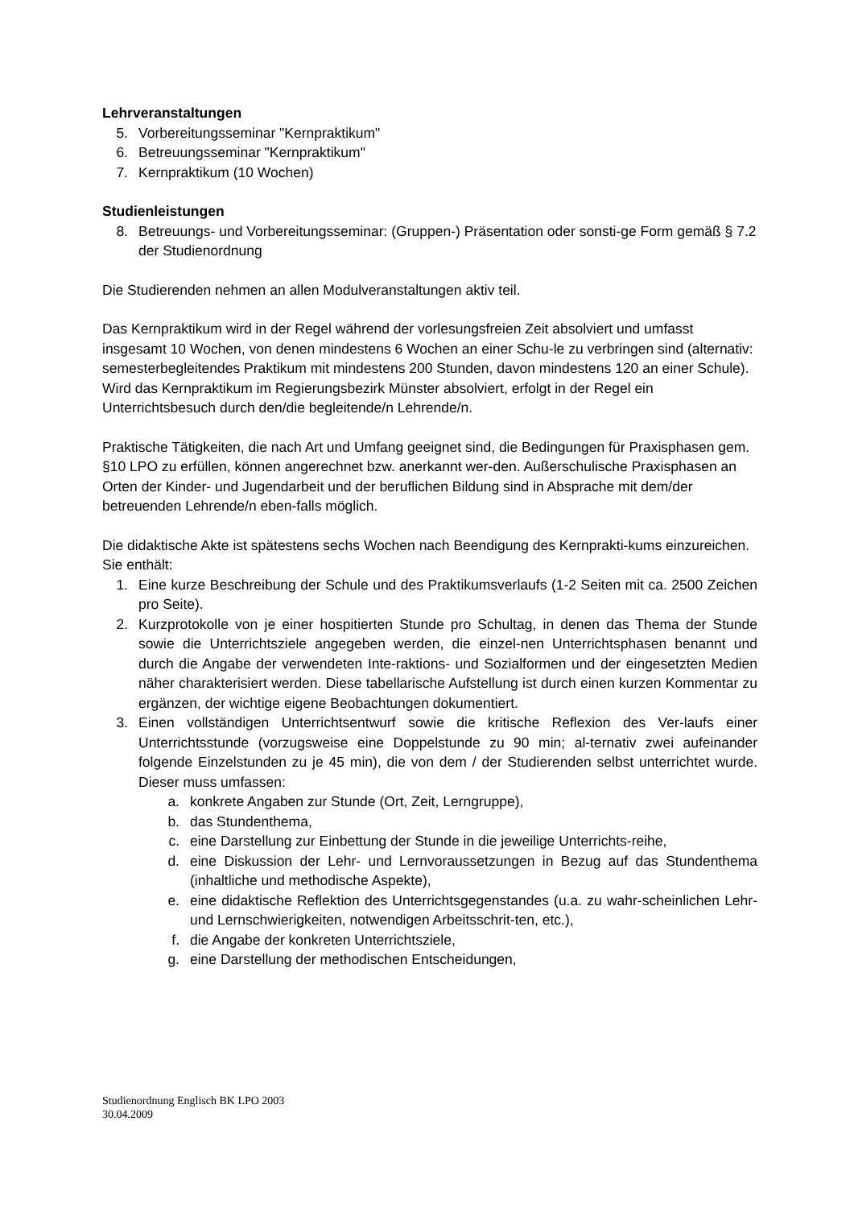Lehrveranstaltungen
5. Vorbereitungsseminar "Kernpraktikum"
6. Betreuungsseminar "Kernpraktikum"
7. Kernpraktikum (10 Wochen)
Studienleistungen
8. Betreuungs- und Vorbereitungsseminar: (Gruppen-) Präsentation oder sonsti-ge Form gemäß § 7.2 der Studienordnung
Die Studierenden nehmen an allen Modulveranstaltungen aktiv teil.
Das Kernpraktikum wird in der Regel während der vorlesungsfreien Zeit absolviert und umfasst insgesamt 10 Wochen, von denen mindestens 6 Wochen an einer Schu-le zu verbringen sind (alternativ: semesterbegleitendes Praktikum mit mindestens 200 Stunden, davon mindestens 120 an einer Schule). Wird das Kernpraktikum im Regierungsbezirk Münster absolviert, erfolgt in der Regel ein Unterrichtsbesuch durch den/die begleitende/n Lehrende/n.
Praktische Tätigkeiten, die nach Art und Umfang geeignet sind, die Bedingungen für Praxisphasen gem. §10 LPO zu erfüllen, können angerechnet bzw. anerkannt wer-den. Außerschulische Praxisphasen an Orten der Kinder- und Jugendarbeit und der beruflichen Bildung sind in Absprache mit dem/der betreuenden Lehrende/n eben-falls möglich.
Die didaktische Akte ist spätestens sechs Wochen nach Beendigung des Kernprakti-kums einzureichen. Sie enthält:
1. Eine kurze Beschreibung der Schule und des Praktikumsverlaufs (1-2 Seiten mit ca. 2500 Zeichen pro Seite).
2. Kurzprotokolle von je einer hospitierten Stunde pro Schultag, in denen das Thema der Stunde sowie die Unterrichtsziele angegeben werden, die einzel-nen Unterrichtsphasen benannt und durch die Angabe der verwendeten Inte-raktions- und Sozialformen und der eingesetzten Medien näher charakterisiert werden. Diese tabellarische Aufstellung ist durch einen kurzen Kommentar zu ergänzen, der wichtige eigene Beobachtungen dokumentiert.
3. Einen vollständigen Unterrichtsentwurf sowie die kritische Reflexion des Ver-laufs einer Unterrichtsstunde (vorzugsweise eine Doppelstunde zu 90 min; al-ternativ zwei aufeinander folgende Einzelstunden zu je 45 min), die von dem / der Studierenden selbst unterrichtet wurde. Dieser muss umfassen:
a. konkrete Angaben zur Stunde (Ort, Zeit, Lerngruppe),
b. das Stundenthema,
c. eine Darstellung zur Einbettung der Stunde in die jeweilige Unterrichts-reihe,
d. eine Diskussion der Lehr- und Lernvoraussetzungen in Bezug auf das Stundenthema (inhaltliche und methodische Aspekte),
e. eine didaktische Reflektion des Unterrichtsgegenstandes (u.a. zu wahr-scheinlichen Lehr- und Lernschwierigkeiten, notwendigen Arbeitsschrit-ten, etc.),
f. die Angabe der konkreten Unterrichtsziele,
g. eine Darstellung der methodischen Entscheidungen,
Studienordnung Englisch BK LPO 2003
30.04.2009